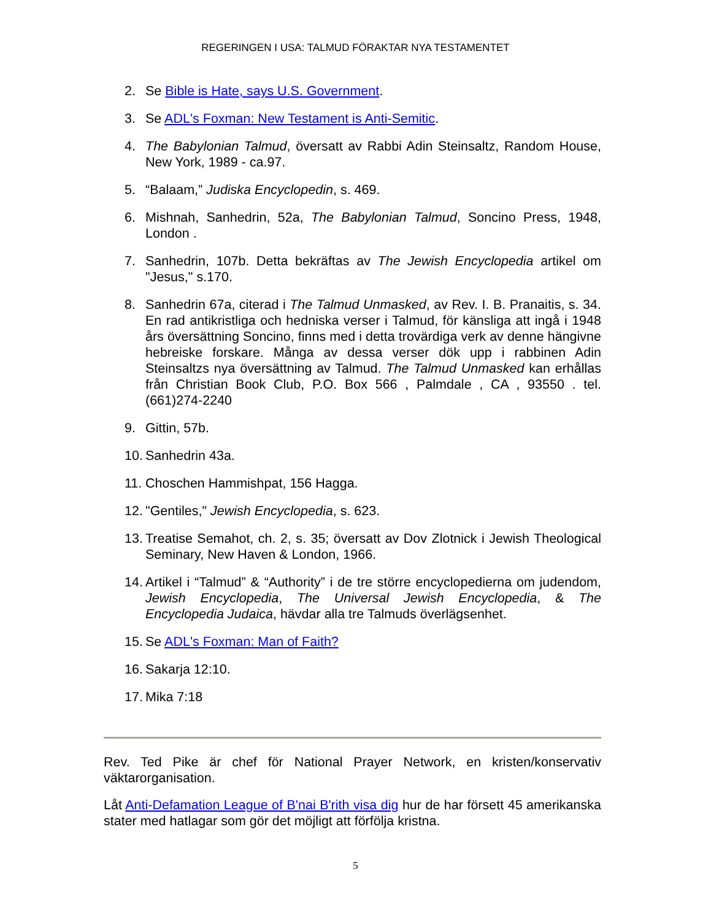REGERINGEN I USA: TALMUD FÖRAKTAR NYA TESTAMENTET
2. Se Bible is Hate, says U.S. Government.
3. Se ADL's Foxman: New Testament is Anti-Semitic.
4. The Babylonian Talmud, översatt av Rabbi Adin Steinsaltz, Random House, New York, 1989 - ca.97.
5. “Balaam,” Judiska Encyclopedin, s. 469.
6. Mishnah, Sanhedrin, 52a, The Babylonian Talmud, Soncino Press, 1948, London .
7. Sanhedrin, 107b. Detta bekräftas av The Jewish Encyclopedia artikel om "Jesus," s.170.
8. Sanhedrin 67a, citerad i The Talmud Unmasked, av Rev. I. B. Pranaitis, s. 34. En rad antikristliga och hedniska verser i Talmud, för känsliga att ingå i 1948 års översättning Soncino, finns med i detta trovärdiga verk av denne hängivne hebreiske forskare. Många av dessa verser dök upp i rabbinen Adin Steinsaltzs nya översättning av Talmud. The Talmud Unmasked kan erhållas från Christian Book Club, P.O. Box 566 , Palmdale , CA , 93550 . tel. (661)274-2240
9. Gittin, 57b.
10. Sanhedrin 43a.
11. Choschen Hammishpat, 156 Hagga.
12. "Gentiles," Jewish Encyclopedia, s. 623.
13. Treatise Semahot, ch. 2, s. 35; översatt av Dov Zlotnick i Jewish Theological Seminary, New Haven & London, 1966.
14. Artikel i “Talmud” & “Authority” i de tre större encyclopedierna om judendom, Jewish Encyclopedia, The Universal Jewish Encyclopedia, & The Encyclopedia Judaica, hävdar alla tre Talmuds överlägsenhet.
15. Se ADL's Foxman: Man of Faith?
16. Sakarja 12:10.
17. Mika 7:18
Rev. Ted Pike är chef för National Prayer Network, en kristen/konservativ väktarorganisation.
Låt Anti-Defamation League of B'nai B'rith visa dig hur de har försett 45 amerikanska stater med hatlagar som gör det möjligt att förfölja kristna.
5